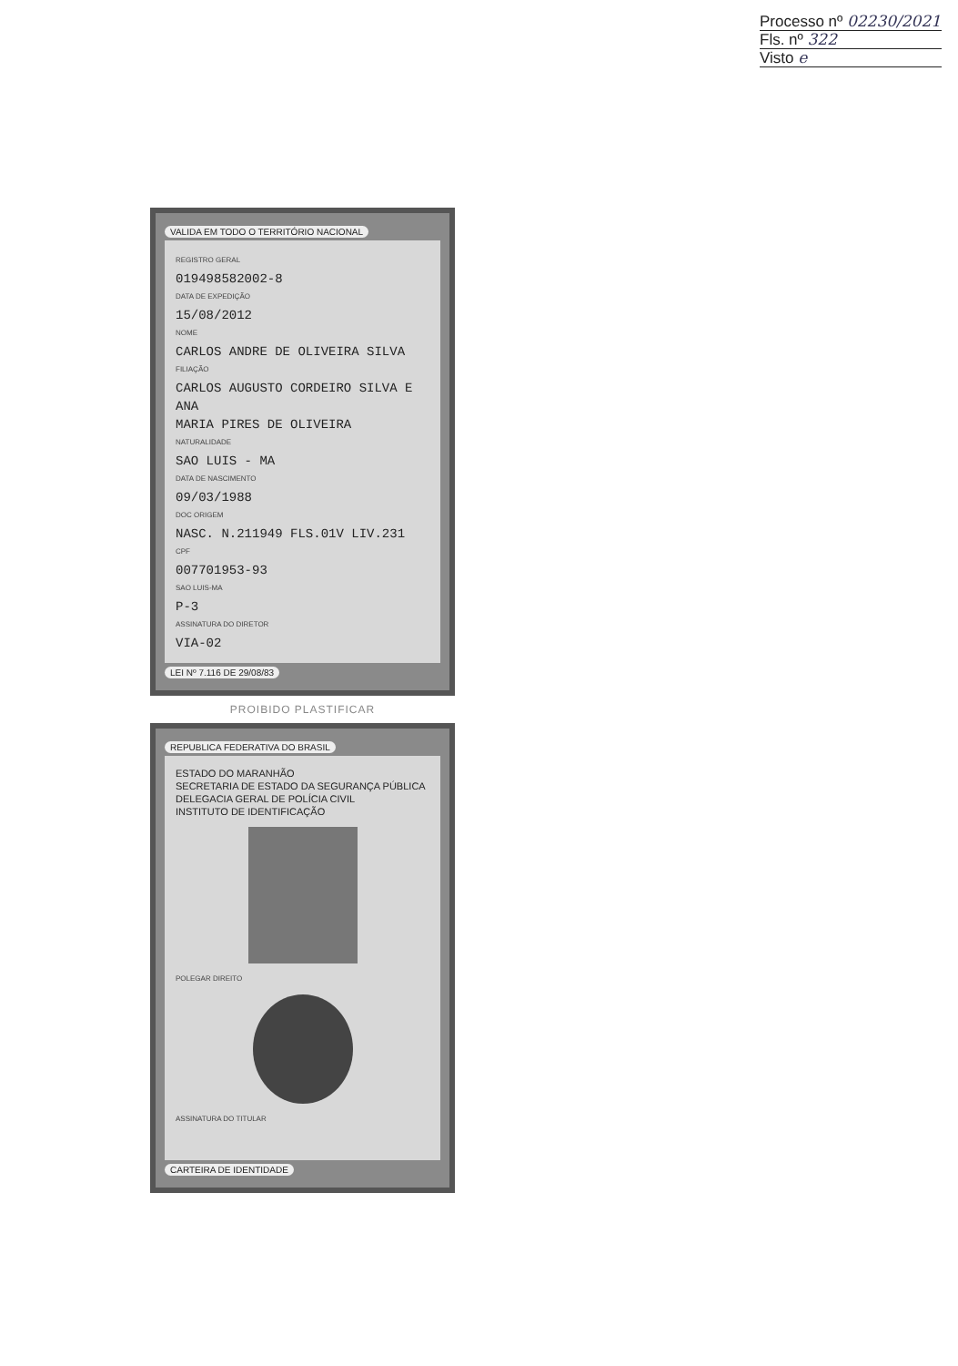Processo nº 02230/2021
Fls. nº 322
Visto e
VALIDA EM TODO O TERRITÓRIO NACIONAL
REGISTRO GERAL
019498582002-8
DATA DE EXPEDIÇÃO
15/08/2012
NOME
CARLOS ANDRE DE OLIVEIRA SILVA
FILIAÇÃO
CARLOS AUGUSTO CORDEIRO SILVA E ANA
MARIA PIRES DE OLIVEIRA
NATURALIDADE
SAO LUIS - MA
DATA DE NASCIMENTO
09/03/1988
DOC ORIGEM
NASC. N.211949 FLS.01V LIV.231
CPF
007701953-93
SAO LUIS-MA
P-3
ASSINATURA DO DIRETOR
VIA-02
LEI Nº 7.116 DE 29/08/83
PROIBIDO PLASTIFICAR
REPUBLICA FEDERATIVA DO BRASIL
ESTADO DO MARANHÃO
SECRETARIA DE ESTADO DA SEGURANÇA PÚBLICA
DELEGACIA GERAL DE POLÍCIA CIVIL
INSTITUTO DE IDENTIFICAÇÃO
POLEGAR DIREITO
ASSINATURA DO TITULAR
CARTEIRA DE IDENTIDADE